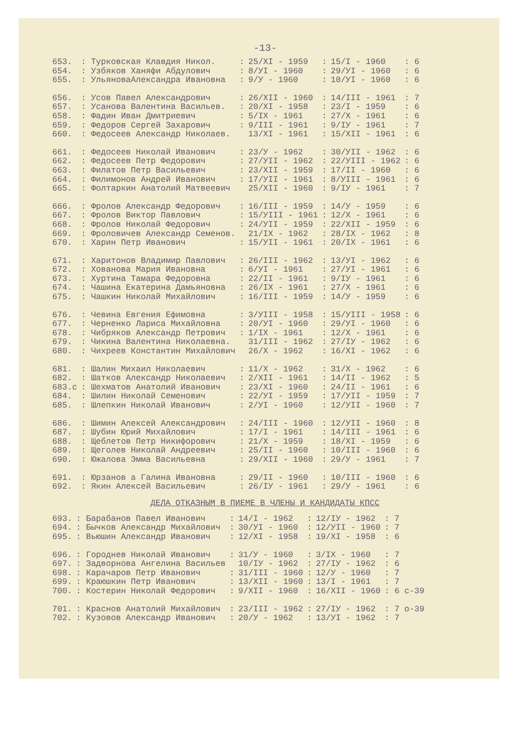-13-
| 653. | : Турковская Клавдия Никол. | : | 25/XI - 1959 | : | 15/I - 1960 | : 6 |
| 654. | : Узбяков Ханяфи Абдулович | : | 8/УI - 1960 | : | 29/УI - 1960 | : 6 |
| 655. | : УльяноваАлександра Ивановна | : | 9/У - 1960 | : | 10/УI - 1960 | : 6 |
| 656. | : Усов Павел Александрович | : | 26/XII - 1960 | : | 14/III - 1961 | : 7 |
| 657. | : Усанова Валентина Васильев. | : | 20/XI - 1958 | : | 23/I - 1959 | : 6 |
| 658. | : Фадин Иван Дмитриевич | : | 5/IX - 1961 | : | 27/X - 1961 | : 6 |
| 659. | : Федоров Сергей Захарович | : | 9/III - 1961 | : | 9/IУ - 1961 | : 7 |
| 660. | : Федосеев Александр Николаев. | | 13/XI - 1961 | : | 15/XII - 1961 | : 6 |
| 661. | : Федосеев Николай Иванович | : | 23/У - 1962 | : | 30/УII - 1962 | : 6 |
| 662. | : Федосеев Петр Федорович | : | 27/УII - 1962 | : | 22/УIII - 1962 | : 6 |
| 663. | : Филатов Петр Васильевич | : | 23/XII - 1959 | : | 17/II - 1960 | : 6 |
| 664. | : Филимонов Андрей Иванович | : | 17/УII - 1961 | : | 8/УIII - 1961 | : 6 |
| 665. | : Фолтаркин Анатолий Матвеевич | | 25/XII - 1960 | : | 9/IУ - 1961 | : 7 |
| 666. | : Фролов Александр Федорович | : | 16/III - 1959 | : | 14/У - 1959 | : 6 |
| 667. | : Фролов Виктор Павлович | : | 15/УIII - 1961 | : | 12/X - 1961 | : 6 |
| 668. | : Фролов Николай Федорович | : | 24/УII - 1959 | : | 22/XII - 1959 | : 6 |
| 669. | : Фроловичев Александр Семенов. | | 21/IX - 1962 | : | 28/IX - 1962 | : 8 |
| 670. | : Харин Петр Иванович | : | 15/УII - 1961 | : | 20/IX - 1961 | : 6 |
| 671. | : Харитонов Владимир Павлович | : | 26/III - 1962 | : | 13/УI - 1962 | : 6 |
| 672. | : Хованова Мария Ивановна | : | 6/УI - 1961 | : | 27/УI - 1961 | : 6 |
| 673. | : Хуртина Тамара Федоровна | : | 22/II - 1961 | : | 9/IУ - 1961 | : 6 |
| 674. | : Чашина Екатерина Дамьяновна | : | 26/IX - 1961 | : | 27/X - 1961 | : 6 |
| 675. | : Чашкин Николай Михайлович | : | 16/III - 1959 | : | 14/У - 1959 | : 6 |
| 676. | : Чевина Евгения Ефимовна | : | 3/УIII - 1958 | : | 15/УIII - 1958 | : 6 |
| 677. | : Черненко Лариса Михайловна | : | 20/УI - 1960 | : | 29/УI - 1960 | : 6 |
| 678. | : Чибряков Александр Петрович | : | 1/IX - 1961 | : | 12/X - 1961 | : 6 |
| 679. | : Чикина Валентина Николаевна. | | 31/III - 1962 | : | 27/IУ - 1962 | : 6 |
| 680. | : Чихреев Константин Михайлович | | 26/X - 1962 | : | 16/XI - 1962 | : 6 |
| 681. | : Шалин Михаил Николаевич | : | 11/X - 1962 | : | 31/X - 1962 | : 6 |
| 682. | : Шатков Александр Николаевич | : | 2/XII - 1961 | : | 14/II - 1962 | : 5 |
| 683.c | : Шехматов Анатолий Иванович | : | 23/XI - 1960 | : | 24/II - 1961 | : 6 |
| 684. | : Шилин Николай Семенович | : | 22/УI - 1959 | : | 17/УII - 1959 | : 7 |
| 685. | : Шлепкин Николай Иванович | : | 2/УI - 1960 | : | 12/УII - 1960 | : 7 |
| 686. | : Шимин Алексей Александрович | : | 24/III - 1960 | : | 12/УII - 1960 | : 8 |
| 687. | : Шубин Юрий Михайлович | : | 17/I - 1961 | : | 14/III - 1961 | : 6 |
| 688. | : Щеблетов Петр Никифорович | : | 21/X - 1959 | : | 18/XI - 1959 | : 6 |
| 689. | : Щеголев Николай Андреевич | : | 25/II - 1960 | : | 10/III - 1960 | : 6 |
| 690. | : Южалова Эмма Васильевна | : | 29/XII - 1960 | : | 29/У - 1961 | : 7 |
| 691. | : Юрзанов а Галина Ивановна | : | 29/II - 1960 | : | 10/III - 1960 | : 6 |
| 692. | : Якин Алексей Васильевич | : | 26/IУ - 1961 | : | 29/У - 1961 | : 6 |
ДЕЛА ОТКАЗНЫМ В ПИЕМЕ В ЧЛЕНЫ И КАНДИДАТЫ КПСС
| 693. | : Барабанов Павел Иванович | : | 14/I - 1962 | : | 12/IУ - 1962 | : 7 |
| 694. | : Бычков Александр Михайлович | : | 30/УI - 1960 | : | 12/УII - 1960 | : 7 |
| 695. | : Вьюшин Александр Иванович | : | 12/XI - 1958 | : | 19/XI - 1958 | : 6 |
| 696. | : Городнев Николай Иванович | : | 31/У - 1960 | : | 3/IX - 1960 | : 7 |
| 697. | : Задворнова Ангелина Васильев | | 10/IУ - 1962 | : | 27/IУ - 1962 | : 6 |
| 698. | : Карачаров Петр Иванович | : | 31/III - 1960 | : | 12/У - 1960 | : 7 |
| 699. | : Краюшкин Петр Иванович | : | 13/XII - 1960 | : | 13/I - 1961 | : 7 |
| 700. | : Костерин Николай Федорович | : | 9/XII - 1960 | : | 16/XII - 1960 | : 6 с-39 |
| 701. | : Краснов Анатолий Михайлович | : | 23/III - 1962 | : | 27/IУ - 1962 | : 7 о-39 |
| 702. | : Кузовов Александр Иванович | : | 20/У - 1962 | : | 13/УI - 1962 | : 7 |